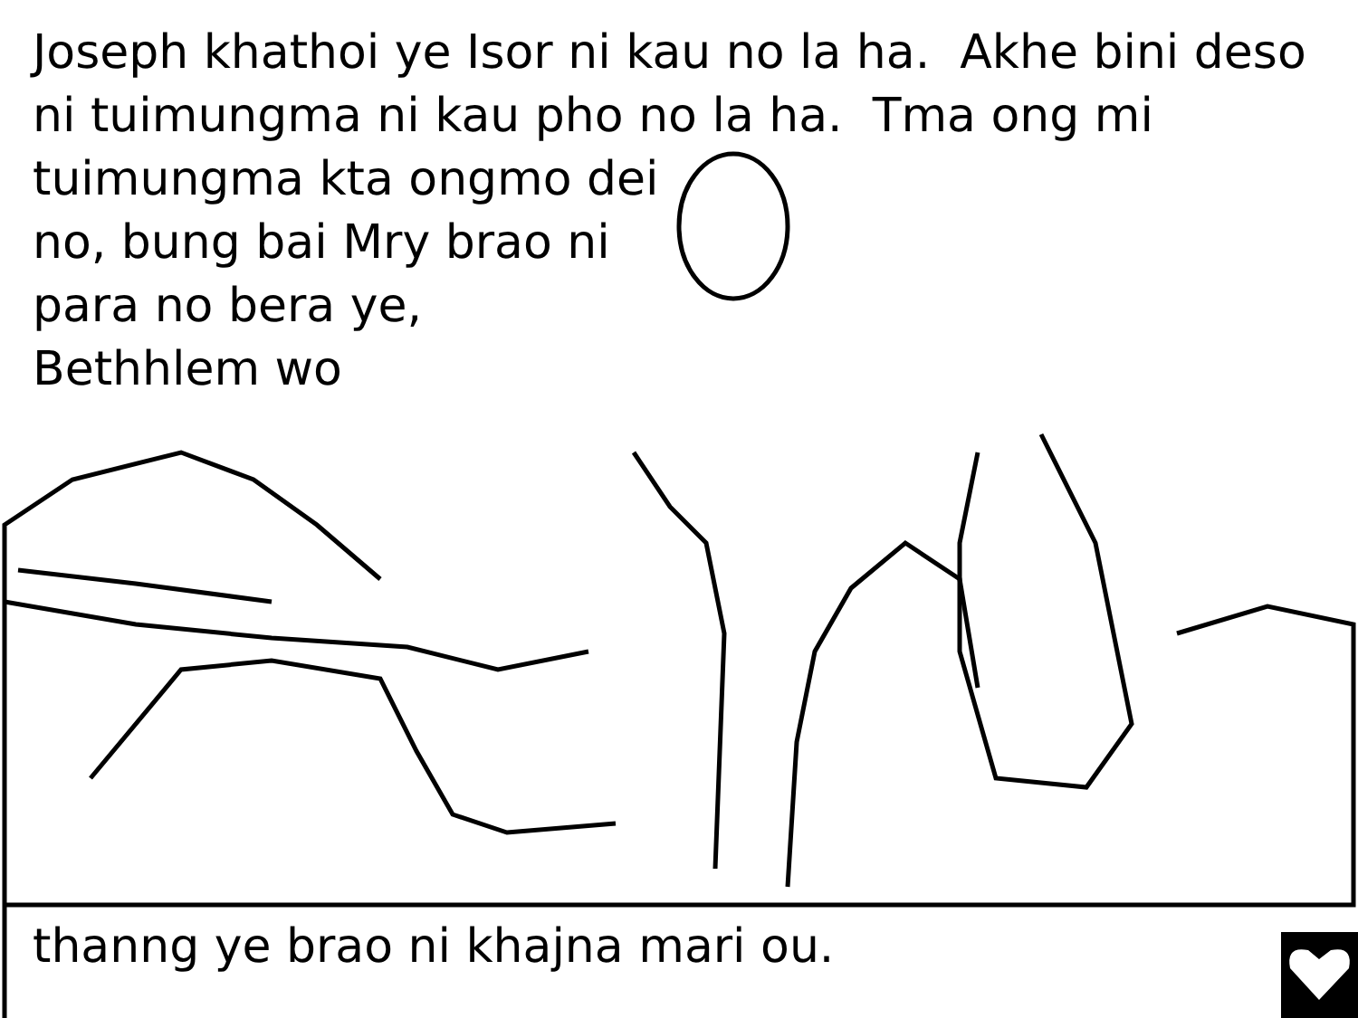Joseph khathoi ye Isor ni kau no la ha. Akhe bini deso ni tuimungma ni kau pho no la ha. Tma ong mi
tuimungma kta ongmo dei
no, bung bai Mry brao ni
para no bera ye,
Bethhlem wo
thanng ye brao ni khajna mari ou.